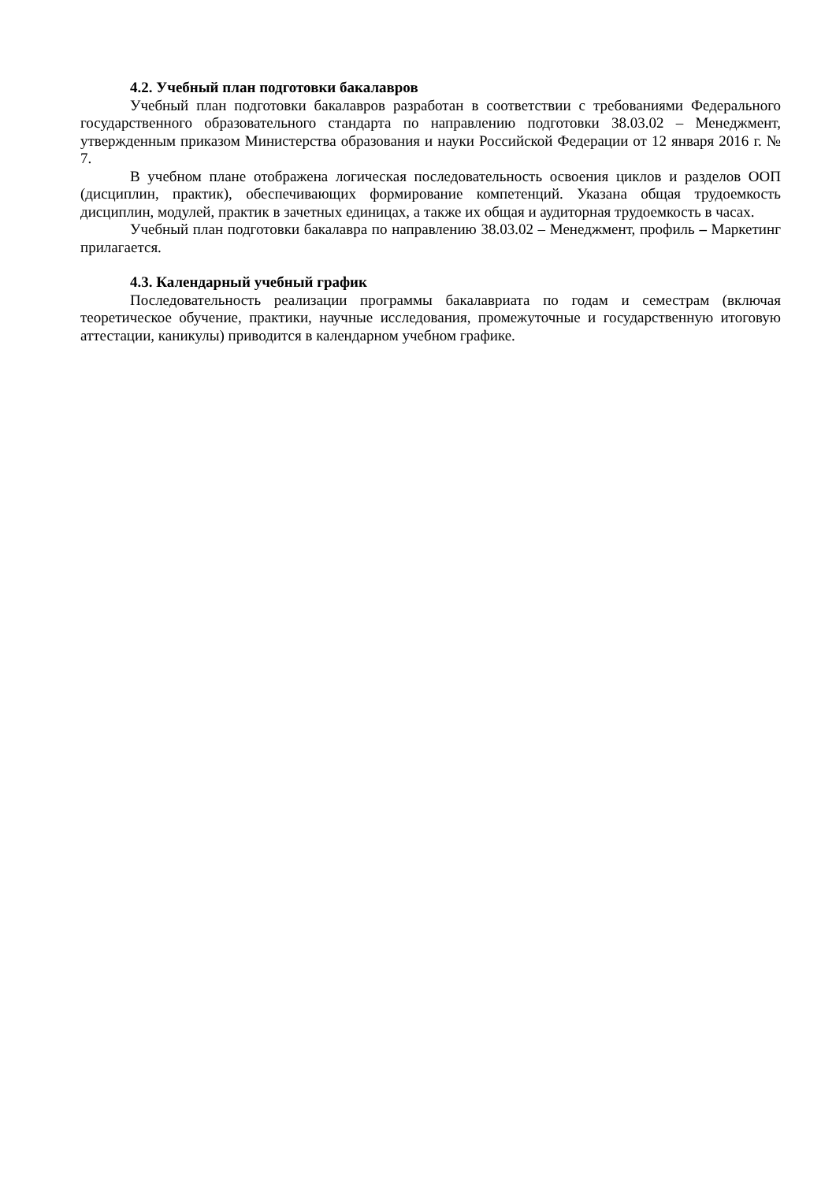4.2. Учебный план подготовки бакалавров
Учебный план подготовки бакалавров разработан в соответствии с требованиями Федерального государственного образовательного стандарта по направлению подготовки 38.03.02 – Менеджмент, утвержденным приказом Министерства образования и науки Российской Федерации от 12 января 2016 г. № 7.
В учебном плане отображена логическая последовательность освоения циклов и разделов ООП (дисциплин, практик), обеспечивающих формирование компетенций. Указана общая трудоемкость дисциплин, модулей, практик в зачетных единицах, а также их общая и аудиторная трудоемкость в часах.
Учебный план подготовки бакалавра по направлению 38.03.02 – Менеджмент, профиль – Маркетинг прилагается.
4.3. Календарный учебный график
Последовательность реализации программы бакалавриата по годам и семестрам (включая теоретическое обучение, практики, научные исследования, промежуточные и государственную итоговую аттестации, каникулы) приводится в календарном учебном графике.